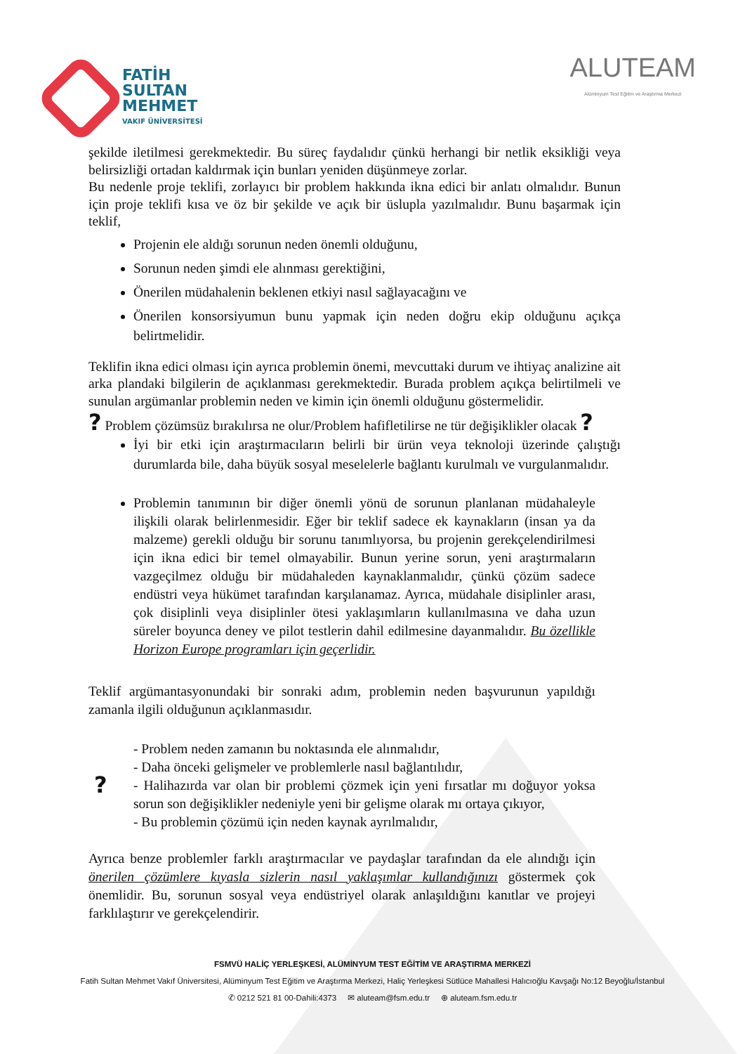FATİH
SULTAN
MEHMET
VAKIF ÜNİVERSİTESİ
ALUTEAM
Alüminyum Test Eğitim ve Araştırma Merkezi
şekilde iletilmesi gerekmektedir. Bu süreç faydalıdır çünkü herhangi bir netlik eksikliği veya belirsizliği ortadan kaldırmak için bunları yeniden düşünmeye zorlar.
Bu nedenle proje teklifi, zorlayıcı bir problem hakkında ikna edici bir anlatı olmalıdır. Bunun için proje teklifi kısa ve öz bir şekilde ve açık bir üslupla yazılmalıdır. Bunu başarmak için teklif,
Projenin ele aldığı sorunun neden önemli olduğunu,
Sorunun neden şimdi ele alınması gerektiğini,
Önerilen müdahalenin beklenen etkiyi nasıl sağlayacağını ve
Önerilen konsorsiyumun bunu yapmak için neden doğru ekip olduğunu açıkça belirtmelidir.
Teklifin ikna edici olması için ayrıca problemin önemi, mevcuttaki durum ve ihtiyaç analizine ait arka plandaki bilgilerin de açıklanması gerekmektedir. Burada problem açıkça belirtilmeli ve sunulan argümanlar problemin neden ve kimin için önemli olduğunu göstermelidir.
? Problem çözümsüz bırakılırsa ne olur/Problem hafifletilirse ne tür değişiklikler olacak ?
İyi bir etki için araştırmacıların belirli bir ürün veya teknoloji üzerinde çalıştığı durumlarda bile, daha büyük sosyal meselelerle bağlantı kurulmalı ve vurgulanmalıdır.
Problemin tanımının bir diğer önemli yönü de sorunun planlanan müdahaleyle ilişkili olarak belirlenmesidir. Eğer bir teklif sadece ek kaynakların (insan ya da malzeme) gerekli olduğu bir sorunu tanımlıyorsa, bu projenin gerekçelendirilmesi için ikna edici bir temel olmayabilir. Bunun yerine sorun, yeni araştırmaların vazgeçilmez olduğu bir müdahaleden kaynaklanmalıdır, çünkü çözüm sadece endüstri veya hükümet tarafından karşılanamaz. Ayrıca, müdahale disiplinler arası, çok disiplinli veya disiplinler ötesi yaklaşımların kullanılmasına ve daha uzun süreler boyunca deney ve pilot testlerin dahil edilmesine dayanmalıdır. Bu özellikle Horizon Europe programları için geçerlidir.
Teklif argümantasyonundaki bir sonraki adım, problemin neden başvurunun yapıldığı zamanla ilgili olduğunun açıklanmasıdır.
?
- Problem neden zamanın bu noktasında ele alınmalıdır,
- Daha önceki gelişmeler ve problemlerle nasıl bağlantılıdır,
- Halihazırda var olan bir problemi çözmek için yeni fırsatlar mı doğuyor yoksa sorun son değişiklikler nedeniyle yeni bir gelişme olarak mı ortaya çıkıyor,
- Bu problemin çözümü için neden kaynak ayrılmalıdır,
Ayrıca benze problemler farklı araştırmacılar ve paydaşlar tarafından da ele alındığı için önerilen çözümlere kıyasla sizlerin nasıl yaklaşımlar kullandığınızı göstermek çok önemlidir. Bu, sorunun sosyal veya endüstriyel olarak anlaşıldığını kanıtlar ve projeyi farklılaştırır ve gerekçelendirir.
FSMVÜ HALİÇ YERLEŞKESİ, ALÜMİNYUM TEST EĞİTİM VE ARAŞTIRMA MERKEZİ
Fatih Sultan Mehmet Vakıf Üniversitesi, Alüminyum Test Eğitim ve Araştırma Merkezi, Haliç Yerleşkesi Sütlüce Mahallesi Halıcıoğlu Kavşağı No:12 Beyoğlu/İstanbul
✆ 0212 521 81 00-Dahili:4373 ✉ aluteam@fsm.edu.tr ⊕ aluteam.fsm.edu.tr